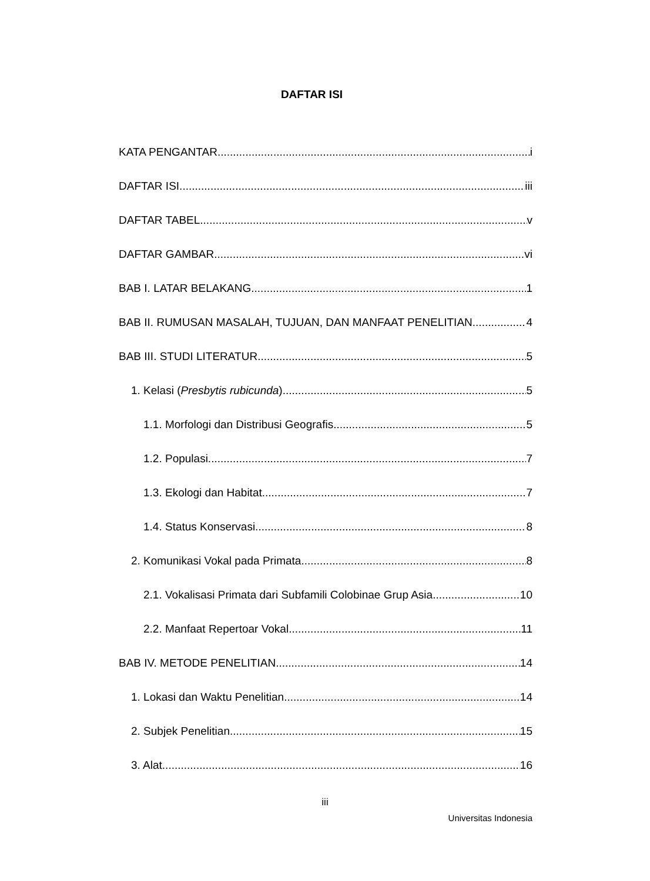DAFTAR ISI
KATA PENGANTAR i
DAFTAR ISI iii
DAFTAR TABEL v
DAFTAR GAMBAR vi
BAB I. LATAR BELAKANG 1
BAB II. RUMUSAN MASALAH, TUJUAN, DAN MANFAAT PENELITIAN 4
BAB III. STUDI LITERATUR 5
1. Kelasi (Presbytis rubicunda) 5
1.1. Morfologi dan Distribusi Geografis 5
1.2. Populasi 7
1.3. Ekologi dan Habitat 7
1.4. Status Konservasi 8
2. Komunikasi Vokal pada Primata 8
2.1. Vokalisasi Primata dari Subfamili Colobinae Grup Asia 10
2.2. Manfaat Repertoar Vokal 11
BAB IV. METODE PENELITIAN 14
1. Lokasi dan Waktu Penelitian 14
2. Subjek Penelitian 15
3. Alat 16
iii
Universitas Indonesia